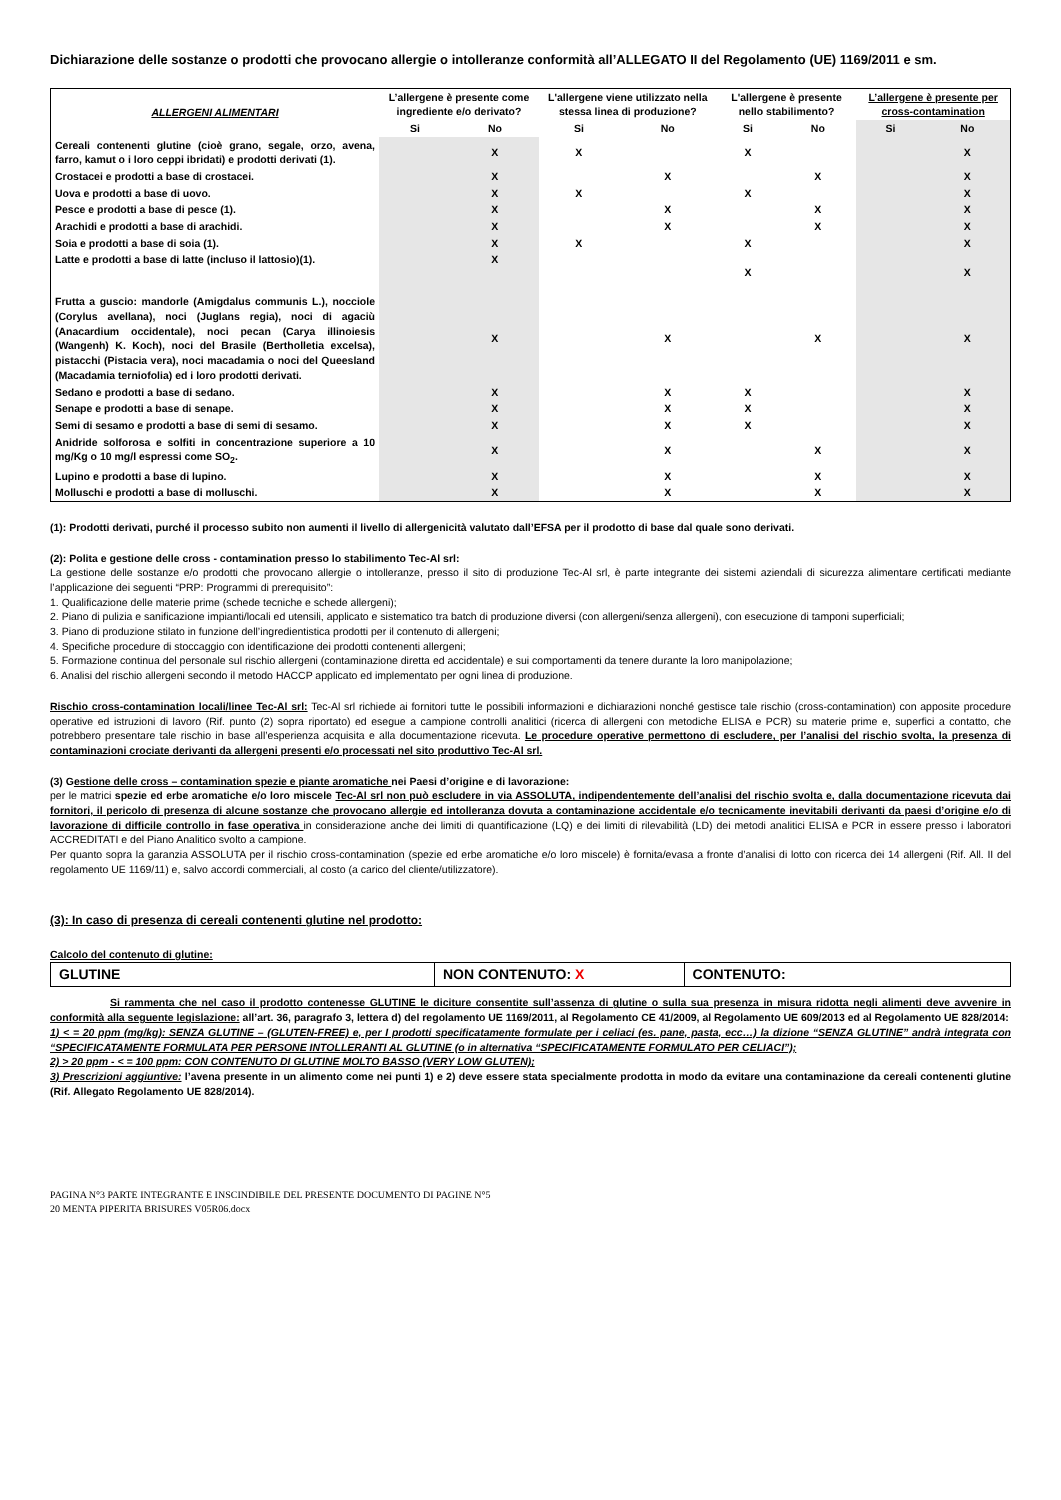Dichiarazione delle sostanze o prodotti che provocano allergie o intolleranze conformità all’ALLEGATO II del Regolamento (UE) 1169/2011 e sm.
| ALLERGENI ALIMENTARI | L’allergene è presente come ingrediente e/o derivato? | | L'allergene viene utilizzato nella stessa linea di produzione? | | L'allergene è presente nello stabilimento? | | L’allergene è presente per cross-contamination | |
| --- | --- | --- | --- | --- | --- | --- | --- | --- |
| | Si | No | Si | No | Si | No | Si | No |
| Cereali contenenti glutine (cioè grano, segale, orzo, avena, farro, kamut o i loro ceppi ibridati) e prodotti derivati (1). | | X | X | | X | | | X |
| Crostacei e prodotti a base di crostacei. | | X | | X | | X | | X |
| Uova e prodotti a base di uovo. | | X | X | | X | | | X |
| Pesce e prodotti a base di pesce (1). | | X | | X | | X | | X |
| Arachidi e prodotti a base di arachidi. | | X | | X | | X | | X |
| Soia e prodotti a base di soia (1). | | X | X | | X | | | X |
| Latte e prodotti a base di latte (incluso il lattosio)(1). | | X | | | X | | | X |
| Frutta a guscio: mandorle (Amigdalus communis L.), nocciole (Corylus avellana), noci (Juglans regia), noci di agaciù (Anacardium occidentale), noci pecan (Carya illinoiesis (Wangenh) K. Koch), noci del Brasile (Bertholletia excelsa), pistacchi (Pistacia vera), noci macadamia o noci del Queesland (Macadamia terniofolia) ed i loro prodotti derivati. | | X | | X | | X | | X |
| Sedano e prodotti a base di sedano. | | X | | X | X | | | X |
| Senape e prodotti a base di senape. | | X | | X | X | | | X |
| Semi di sesamo e prodotti a base di semi di sesamo. | | X | | X | X | | | X |
| Anidride solforosa e solfiti in concentrazione superiore a 10 mg/Kg o 10 mg/l espressi come SO<sub>2</sub>. | | X | | X | | X | | X |
| Lupino e prodotti a base di lupino. | | X | | X | | X | | X |
| Molluschi e prodotti a base di molluschi. | | X | | X | | X | | X |
(1): Prodotti derivati, purché il processo subito non aumenti il livello di allergenicità valutato dall’EFSA per il prodotto di base dal quale sono derivati.
(2): Polita e gestione delle cross - contamination presso lo stabilimento Tec-Al srl:
La gestione delle sostanze e/o prodotti che provocano allergie o intolleranze, presso il sito di produzione Tec-Al srl, è parte integrante dei sistemi aziendali di sicurezza alimentare certificati mediante l’applicazione dei seguenti “PRP: Programmi di prerequisito”:
1. Qualificazione delle materie prime (schede tecniche e schede allergeni);
2. Piano di pulizia e sanificazione impianti/locali ed utensili, applicato e sistematico tra batch di produzione diversi (con allergeni/senza allergeni), con esecuzione di tamponi superficiali;
3. Piano di produzione stilato in funzione dell’ingredientistica prodotti per il contenuto di allergeni;
4. Specifiche procedure di stoccaggio con identificazione dei prodotti contenenti allergeni;
5. Formazione continua del personale sul rischio allergeni (contaminazione diretta ed accidentale) e sui comportamenti da tenere durante la loro manipolazione;
6. Analisi del rischio allergeni secondo il metodo HACCP applicato ed implementato per ogni linea di produzione.
Rischio cross-contamination locali/linee Tec-Al srl: Tec-Al srl richiede ai fornitori tutte le possibili informazioni e dichiarazioni nonché gestisce tale rischio (cross-contamination) con apposite procedure operative ed istruzioni di lavoro (Rif. punto (2) sopra riportato) ed esegue a campione controlli analitici (ricerca di allergeni con metodiche ELISA e PCR) su materie prime e, superfici a contatto, che potrebbero presentare tale rischio in base all’esperienza acquisita e alla documentazione ricevuta. Le procedure operative permettono di escludere, per l’analisi del rischio svolta, la presenza di contaminazioni crociate derivanti da allergeni presenti e/o processati nel sito produttivo Tec-Al srl.
(3) Gestione delle cross – contamination spezie e piante aromatiche nei Paesi d’origine e di lavorazione:
per le matrici spezie ed erbe aromatiche e/o loro miscele Tec-Al srl non può escludere in via ASSOLUTA, indipendentemente dell’analisi del rischio svolta e, dalla documentazione ricevuta dai fornitori, il pericolo di presenza di alcune sostanze che provocano allergie ed intolleranza dovuta a contaminazione accidentale e/o tecnicamente inevitabili derivanti da paesi d’origine e/o di lavorazione di difficile controllo in fase operativa in considerazione anche dei limiti di quantificazione (LQ) e dei limiti di rilevabilità (LD) dei metodi analitici ELISA e PCR in essere presso i laboratori ACCREDITATI e del Piano Analitico svolto a campione.
Per quanto sopra la garanzia ASSOLUTA per il rischio cross-contamination (spezie ed erbe aromatiche e/o loro miscele) è fornita/evasa a fronte d’analisi di lotto con ricerca dei 14 allergeni (Rif. All. II del regolamento UE 1169/11) e, salvo accordi commerciali, al costo (a carico del cliente/utilizzatore).
(3): In caso di presenza di cereali contenenti glutine nel prodotto:
Calcolo del contenuto di glutine:
| GLUTINE | NON CONTENUTO: X | CONTENUTO: |
Si rammenta che nel caso il prodotto contenesse GLUTINE le diciture consentite sull’assenza di glutine o sulla sua presenza in misura ridotta negli alimenti deve avvenire in conformità alla seguente legislazione: all’art. 36, paragrafo 3, lettera d) del regolamento UE 1169/2011, al Regolamento CE 41/2009, al Regolamento UE 609/2013 ed al Regolamento UE 828/2014:
1) < = 20 ppm (mg/kg): SENZA GLUTINE – (GLUTEN-FREE) e, per I prodotti specificatamente formulate per i celiaci (es. pane, pasta, ecc…) la dizione “SENZA GLUTINE” andrà integrata con “SPECIFICATAMENTE FORMULATA PER PERSONE INTOLLERANTI AL GLUTINE (o in alternativa “SPECIFICATAMENTE FORMULATO PER CELIACI”);
2) > 20 ppm - < = 100 ppm: CON CONTENUTO DI GLUTINE MOLTO BASSO (VERY LOW GLUTEN);
3) Prescrizioni aggiuntive: l’avena presente in un alimento come nei punti 1) e 2) deve essere stata specialmente prodotta in modo da evitare una contaminazione da cereali contenenti glutine (Rif. Allegato Regolamento UE 828/2014).
PAGINA N°3 PARTE INTEGRANTE E INSCINDIBILE DEL PRESENTE DOCUMENTO DI PAGINE N°5
20 MENTA PIPERITA BRISURES V05R06.docx